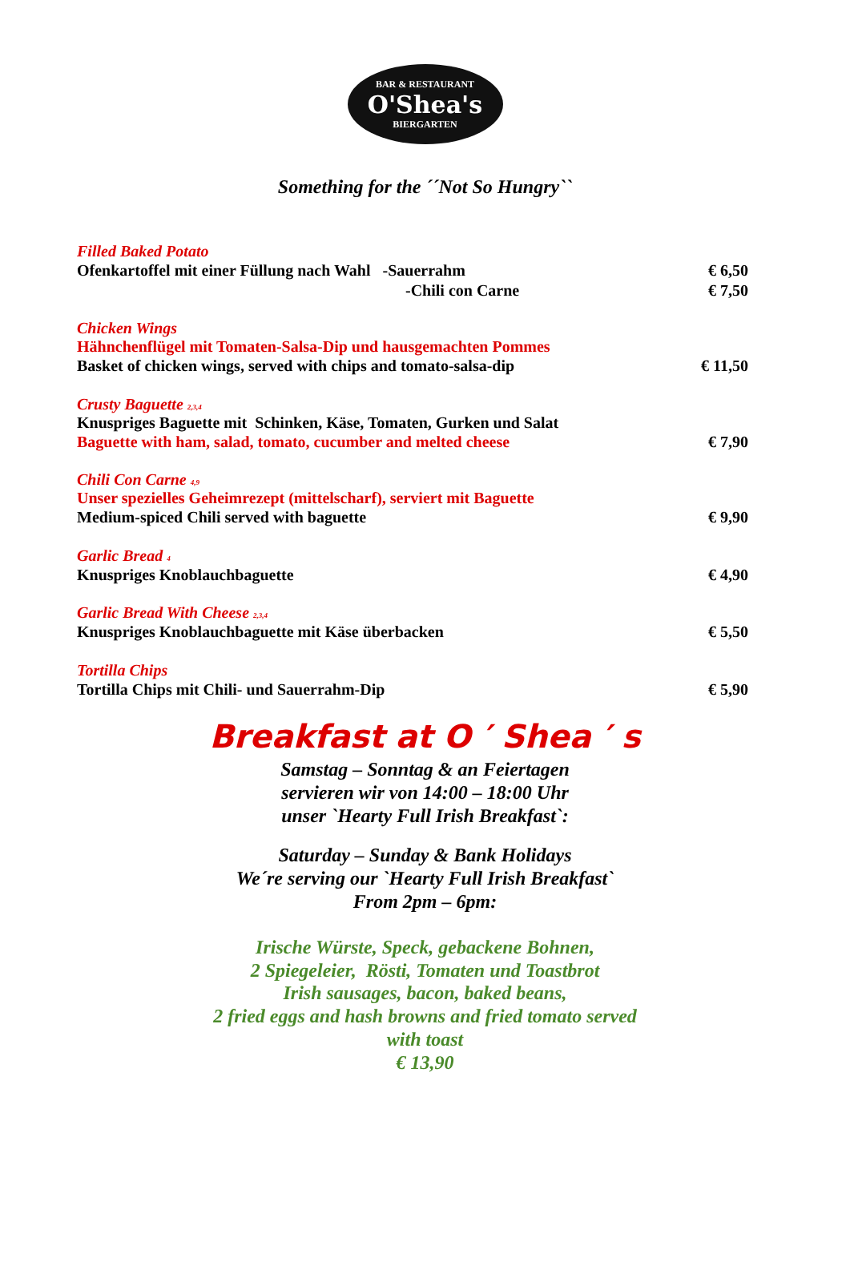BAR & RESTAURANT
O'Shea's
BIERGARTEN
Something for the ´´Not So Hungry``
Filled Baked Potato
Ofenkartoffel mit einer Füllung nach Wahl -Sauerrahm € 6,50
-Chili con Carne € 7,50
Chicken Wings
Hähnchenflügel mit Tomaten-Salsa-Dip und hausgemachten Pommes
Basket of chicken wings, served with chips and tomato-salsa-dip € 11,50
Crusty Baguette 2,3,4
Knuspriges Baguette mit Schinken, Käse, Tomaten, Gurken und Salat
Baguette with ham, salad, tomato, cucumber and melted cheese € 7,90
Chili Con Carne 4,9
Unser spezielles Geheimrezept (mittelscharf), serviert mit Baguette
Medium-spiced Chili served with baguette € 9,90
Garlic Bread 4
Knuspriges Knoblauchbaguette € 4,90
Garlic Bread With Cheese 2,3,4
Knuspriges Knoblauchbaguette mit Käse überbacken € 5,50
Tortilla Chips
Tortilla Chips mit Chili- und Sauerrahm-Dip € 5,90
Breakfast at O ′ Shea ′ s
Samstag – Sonntag & an Feiertagen
servieren wir von 14:00 – 18:00 Uhr
unser `Hearty Full Irish Breakfast`:
Saturday – Sunday & Bank Holidays
We´re serving our `Hearty Full Irish Breakfast`
From 2pm – 6pm:
Irische Würste, Speck, gebackene Bohnen,
2 Spiegeleier, Rösti, Tomaten und Toastbrot
Irish sausages, bacon, baked beans,
2 fried eggs and hash browns and fried tomato served
with toast
€ 13,90